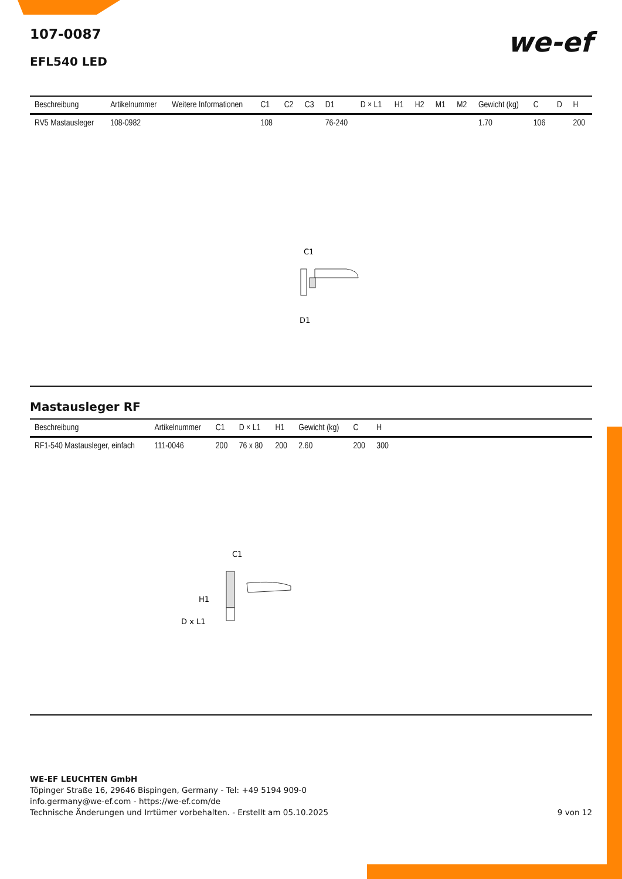107-0087
EFL540 LED
we-ef
| Beschreibung | Artikelnummer | Weitere Informationen | C1 | C2 | C3 | D1 | D × L1 | H1 | H2 | M1 | M2 | Gewicht (kg) | C | D | H |
| --- | --- | --- | --- | --- | --- | --- | --- | --- | --- | --- | --- | --- | --- | --- | --- |
| RV5 Mastausleger | 108-0982 | | 108 | | | 76-240 | | | | | | 1.70 | 106 | | 200 |
C1
D1
Mastausleger RF
| Beschreibung | Artikelnummer | C1 | D × L1 | H1 | Gewicht (kg) | C | H | |
| --- | --- | --- | --- | --- | --- | --- | --- | --- |
| RF1-540 Mastausleger, einfach | 111-0046 | 200 | 76 x 80 | 200 | 2.60 | 200 | 300 | |
C1
H1
D x L1
WE-EF LEUCHTEN GmbH
Töpinger Straße 16, 29646 Bispingen, Germany - Tel: +49 5194 909-0
info.germany@we-ef.com - https://we-ef.com/de
Technische Änderungen und Irrtümer vorbehalten. - Erstellt am 05.10.2025 9 von 12